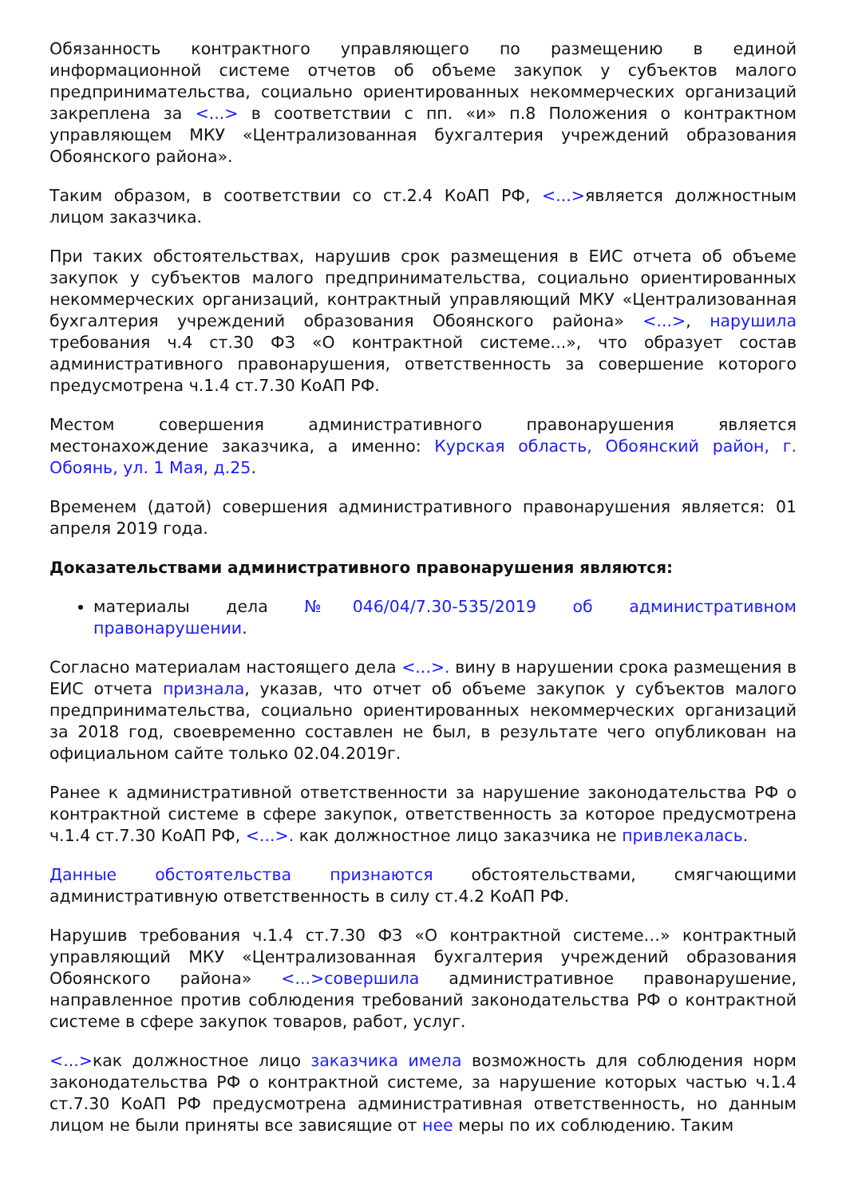Обязанность контрактного управляющего по размещению в единой информационной системе отчетов об объеме закупок у субъектов малого предпринимательства, социально ориентированных некоммерческих организаций закреплена за <...> в соответствии с пп. «и» п.8 Положения о контрактном управляющем МКУ «Централизованная бухгалтерия учреждений образования Обоянского района».
Таким образом, в соответствии со ст.2.4 КоАП РФ, <...>является должностным лицом заказчика.
При таких обстоятельствах, нарушив срок размещения в ЕИС отчета об объеме закупок у субъектов малого предпринимательства, социально ориентированных некоммерческих организаций, контрактный управляющий МКУ «Централизованная бухгалтерия учреждений образования Обоянского района» <...>, нарушила требования ч.4 ст.30 ФЗ «О контрактной системе...», что образует состав административного правонарушения, ответственность за совершение которого предусмотрена ч.1.4 ст.7.30 КоАП РФ.
Местом совершения административного правонарушения является местонахождение заказчика, а именно: Курская область, Обоянский район, г. Обоянь, ул. 1 Мая, д.25.
Временем (датой) совершения административного правонарушения является: 01 апреля 2019 года.
Доказательствами административного правонарушения являются:
материалы дела №046/04/7.30-535/2019 об административном правонарушении.
Согласно материалам настоящего дела <...>. вину в нарушении срока размещения в ЕИС отчета признала, указав, что отчет об объеме закупок у субъектов малого предпринимательства, социально ориентированных некоммерческих организаций за 2018 год, своевременно составлен не был, в результате чего опубликован на официальном сайте только 02.04.2019г.
Ранее к административной ответственности за нарушение законодательства РФ о контрактной системе в сфере закупок, ответственность за которое предусмотрена ч.1.4 ст.7.30 КоАП РФ, <...>. как должностное лицо заказчика не привлекалась.
Данные обстоятельства признаются обстоятельствами, смягчающими административную ответственность в силу ст.4.2 КоАП РФ.
Нарушив требования ч.1.4 ст.7.30 ФЗ «О контрактной системе…» контрактный управляющий МКУ «Централизованная бухгалтерия учреждений образования Обоянского района» <...>совершила административное правонарушение, направленное против соблюдения требований законодательства РФ о контрактной системе в сфере закупок товаров, работ, услуг.
<...>как должностное лицо заказчика имела возможность для соблюдения норм законодательства РФ о контрактной системе, за нарушение которых частью ч.1.4 ст.7.30 КоАП РФ предусмотрена административная ответственность, но данным лицом не были приняты все зависящие от нее меры по их соблюдению. Таким